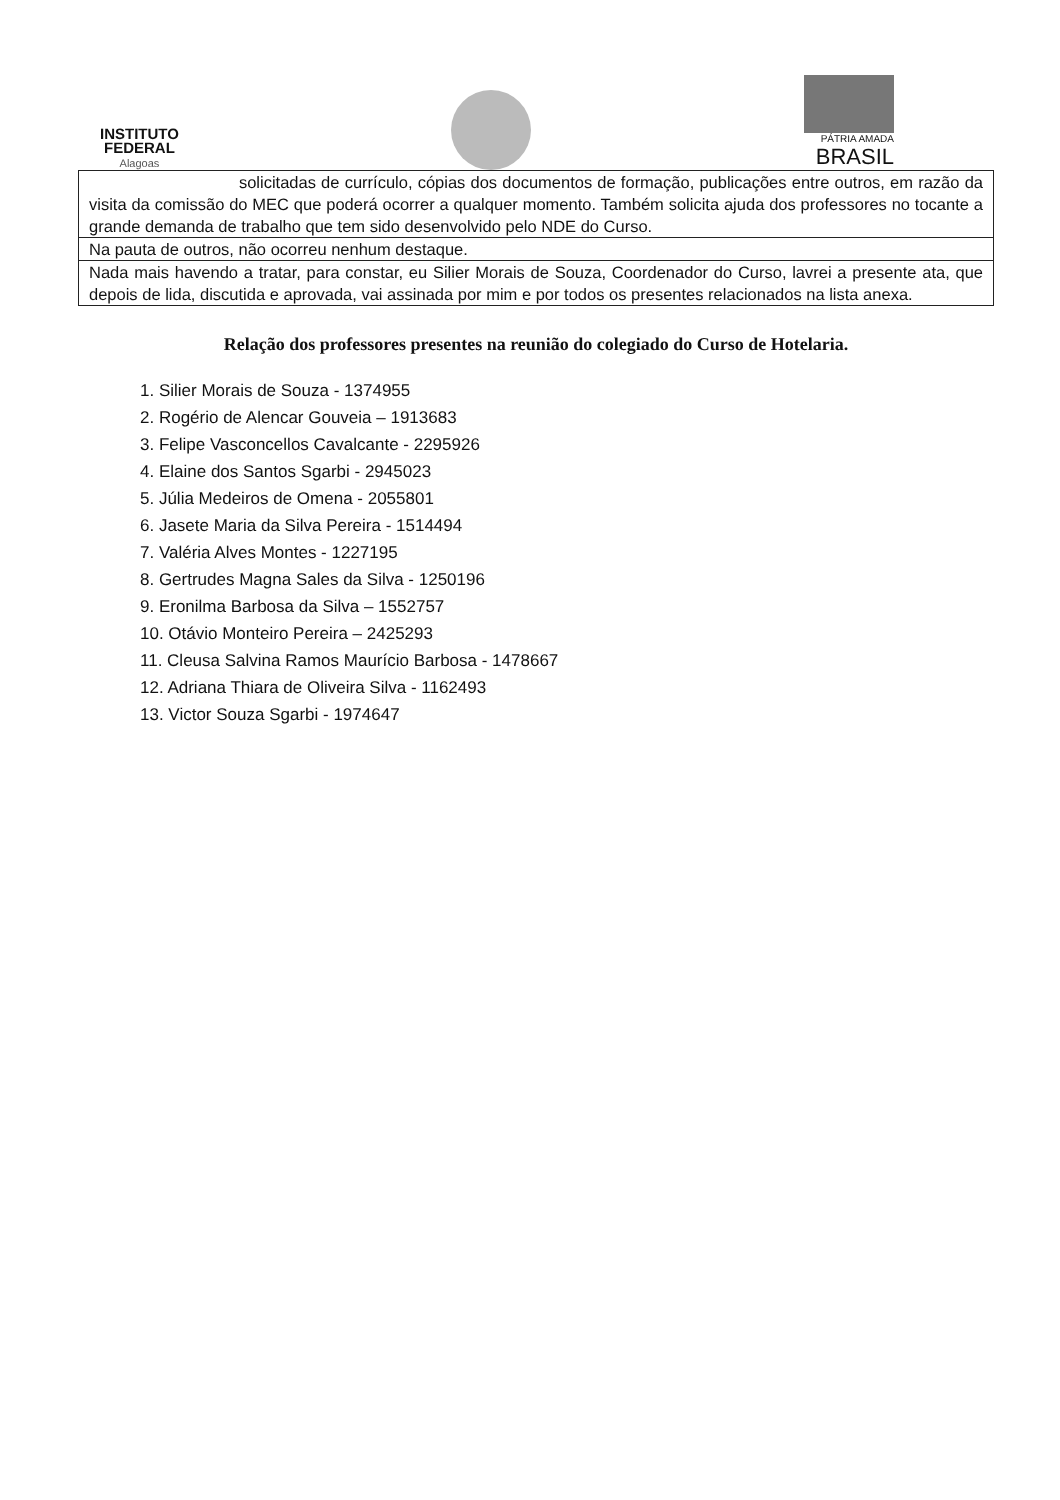INSTITUTO
FEDERAL
Alagoas
PÁTRIA AMADA
BRASIL
| solicitadas de currículo, cópias dos documentos de formação, publicações entre outros, em razão da visita da comissão do MEC que poderá ocorrer a qualquer momento. Também solicita ajuda dos professores no tocante a grande demanda de trabalho que tem sido desenvolvido pelo NDE do Curso. |
| Na pauta de outros, não ocorreu nenhum destaque. |
| Nada mais havendo a tratar, para constar, eu Silier Morais de Souza, Coordenador do Curso, lavrei a presente ata, que depois de lida, discutida e aprovada, vai assinada por mim e por todos os presentes relacionados na lista anexa. |
Relação dos professores presentes na reunião do colegiado do Curso de Hotelaria.
1. Silier Morais de Souza - 1374955
2. Rogério de Alencar Gouveia – 1913683
3. Felipe Vasconcellos Cavalcante - 2295926
4. Elaine dos Santos Sgarbi - 2945023
5. Júlia Medeiros de Omena - 2055801
6. Jasete Maria da Silva Pereira - 1514494
7. Valéria Alves Montes - 1227195
8. Gertrudes Magna Sales da Silva - 1250196
9. Eronilma Barbosa da Silva – 1552757
10. Otávio Monteiro Pereira – 2425293
11. Cleusa Salvina Ramos Maurício Barbosa - 1478667
12. Adriana Thiara de Oliveira Silva - 1162493
13. Victor Souza Sgarbi - 1974647